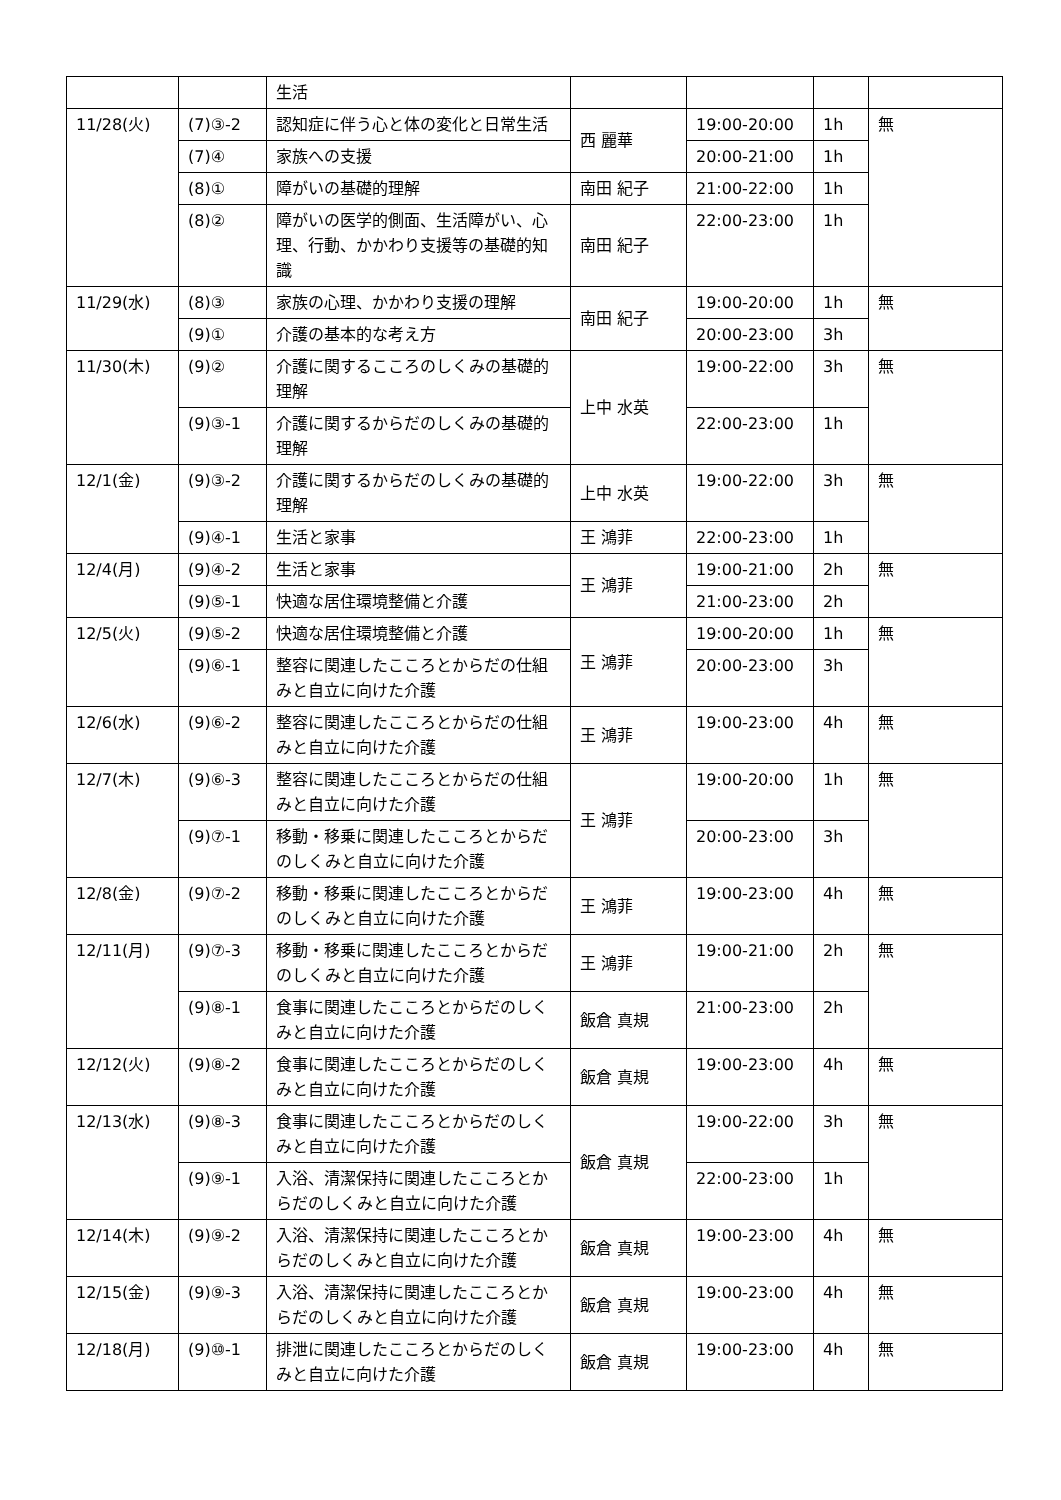| | | 生活 | | | | |
| 11/28(火) | (7)③-2 | 認知症に伴う心と体の変化と日常生活 | 西 麗華 | 19:00-20:00 | 1h | 無 |
| | (7)④ | 家族への支援 | | 20:00-21:00 | 1h | |
| | (8)① | 障がいの基礎的理解 | 南田 紀子 | 21:00-22:00 | 1h | |
| | (8)② | 障がいの医学的側面、生活障がい、心理、行動、かかわり支援等の基礎的知識 | 南田 紀子 | 22:00-23:00 | 1h | |
| 11/29(水) | (8)③ | 家族の心理、かかわり支援の理解 | 南田 紀子 | 19:00-20:00 | 1h | 無 |
| | (9)① | 介護の基本的な考え方 | | 20:00-23:00 | 3h | |
| 11/30(木) | (9)② | 介護に関するこころのしくみの基礎的理解 | 上中 水英 | 19:00-22:00 | 3h | 無 |
| | (9)③-1 | 介護に関するからだのしくみの基礎的理解 | | 22:00-23:00 | 1h | |
| 12/1(金) | (9)③-2 | 介護に関するからだのしくみの基礎的理解 | 上中 水英 | 19:00-22:00 | 3h | 無 |
| | (9)④-1 | 生活と家事 | 王 鴻菲 | 22:00-23:00 | 1h | |
| 12/4(月) | (9)④-2 | 生活と家事 | 王 鴻菲 | 19:00-21:00 | 2h | 無 |
| | (9)⑤-1 | 快適な居住環境整備と介護 | | 21:00-23:00 | 2h | |
| 12/5(火) | (9)⑤-2 | 快適な居住環境整備と介護 | 王 鴻菲 | 19:00-20:00 | 1h | 無 |
| | (9)⑥-1 | 整容に関連したこころとからだの仕組みと自立に向けた介護 | | 20:00-23:00 | 3h | |
| 12/6(水) | (9)⑥-2 | 整容に関連したこころとからだの仕組みと自立に向けた介護 | 王 鴻菲 | 19:00-23:00 | 4h | 無 |
| 12/7(木) | (9)⑥-3 | 整容に関連したこころとからだの仕組みと自立に向けた介護 | 王 鴻菲 | 19:00-20:00 | 1h | 無 |
| | (9)⑦-1 | 移動・移乗に関連したこころとからだのしくみと自立に向けた介護 | | 20:00-23:00 | 3h | |
| 12/8(金) | (9)⑦-2 | 移動・移乗に関連したこころとからだのしくみと自立に向けた介護 | 王 鴻菲 | 19:00-23:00 | 4h | 無 |
| 12/11(月) | (9)⑦-3 | 移動・移乗に関連したこころとからだのしくみと自立に向けた介護 | 王 鴻菲 | 19:00-21:00 | 2h | 無 |
| | (9)⑧-1 | 食事に関連したこころとからだのしくみと自立に向けた介護 | 飯倉 真規 | 21:00-23:00 | 2h | |
| 12/12(火) | (9)⑧-2 | 食事に関連したこころとからだのしくみと自立に向けた介護 | 飯倉 真規 | 19:00-23:00 | 4h | 無 |
| 12/13(水) | (9)⑧-3 | 食事に関連したこころとからだのしくみと自立に向けた介護 | 飯倉 真規 | 19:00-22:00 | 3h | 無 |
| | (9)⑨-1 | 入浴、清潔保持に関連したこころとからだのしくみと自立に向けた介護 | | 22:00-23:00 | 1h | |
| 12/14(木) | (9)⑨-2 | 入浴、清潔保持に関連したこころとからだのしくみと自立に向けた介護 | 飯倉 真規 | 19:00-23:00 | 4h | 無 |
| 12/15(金) | (9)⑨-3 | 入浴、清潔保持に関連したこころとからだのしくみと自立に向けた介護 | 飯倉 真規 | 19:00-23:00 | 4h | 無 |
| 12/18(月) | (9)⑩-1 | 排泄に関連したこころとからだのしくみと自立に向けた介護 | 飯倉 真規 | 19:00-23:00 | 4h | 無 |